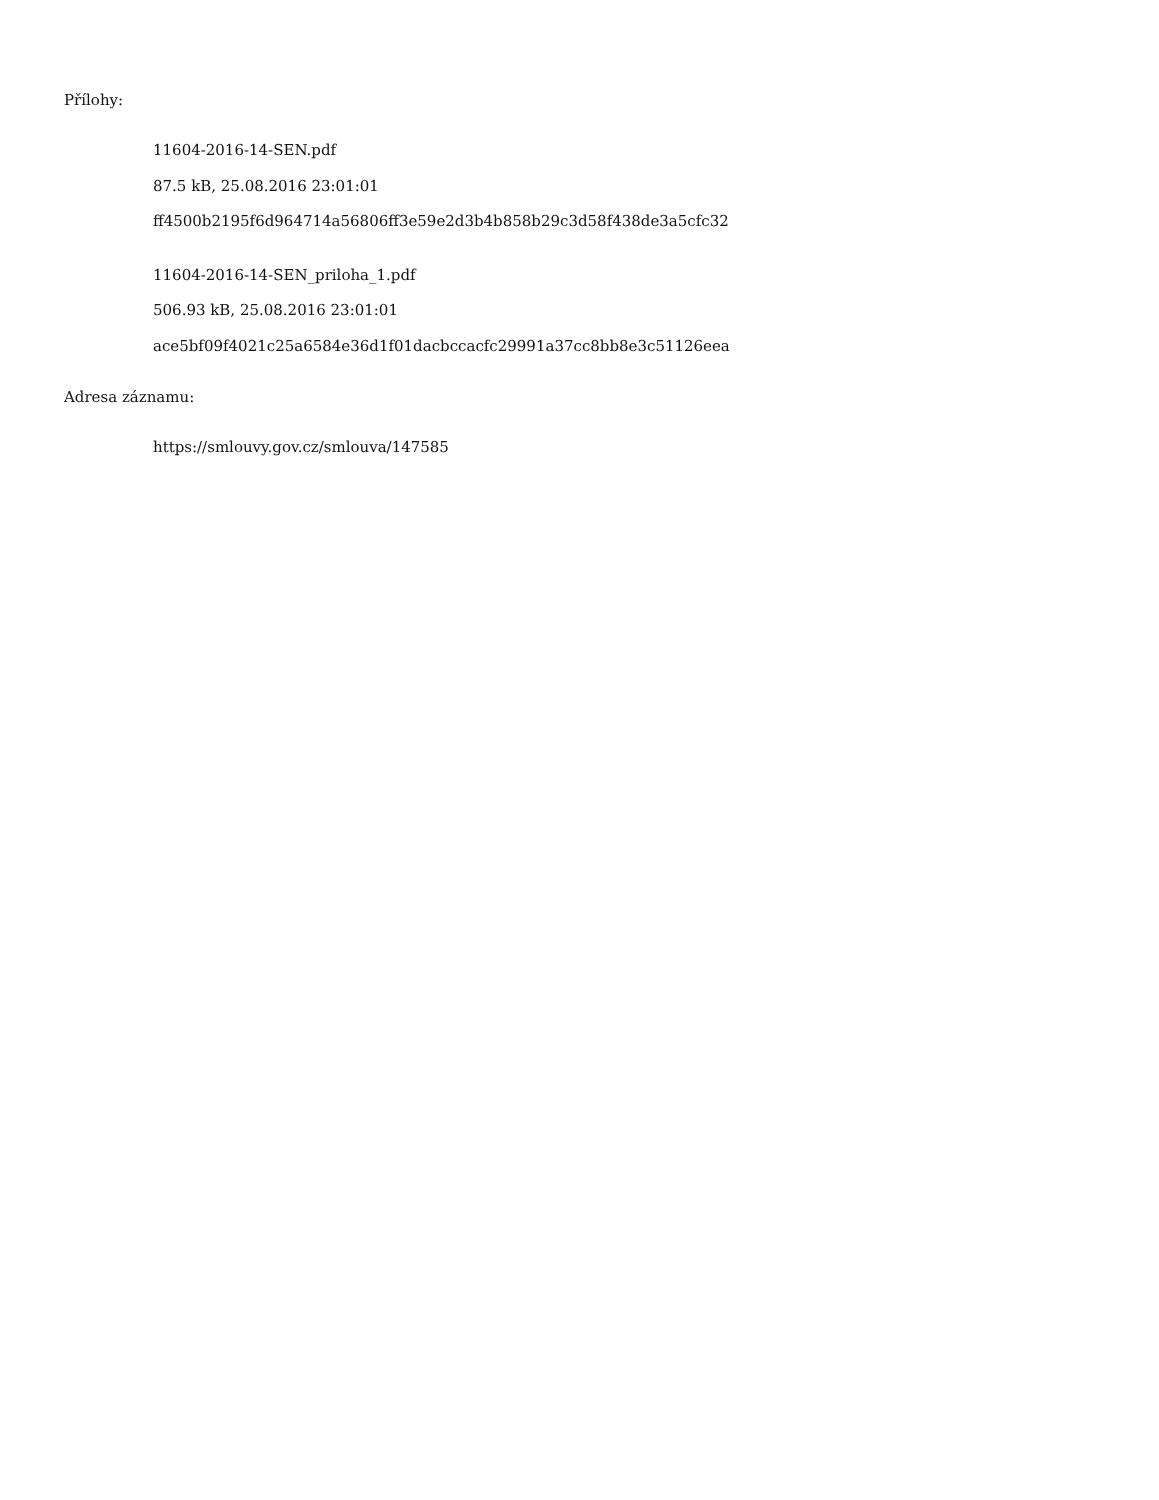Přílohy:
11604-2016-14-SEN.pdf
87.5 kB, 25.08.2016 23:01:01
ff4500b2195f6d964714a56806ff3e59e2d3b4b858b29c3d58f438de3a5cfc32
11604-2016-14-SEN_priloha_1.pdf
506.93 kB, 25.08.2016 23:01:01
ace5bf09f4021c25a6584e36d1f01dacbccacfc29991a37cc8bb8e3c51126eea
Adresa záznamu:
https://smlouvy.gov.cz/smlouva/147585